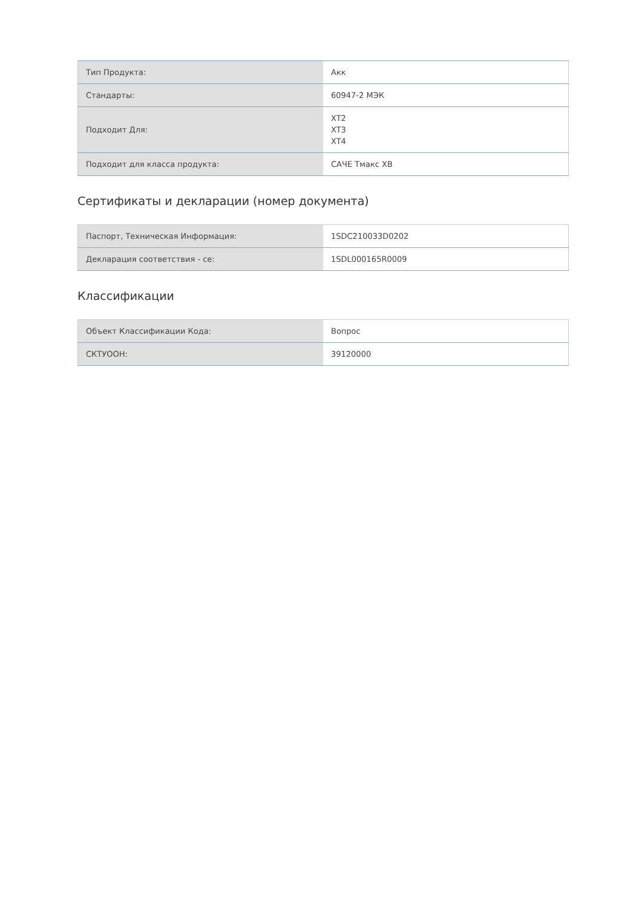| Тип Продукта: | Акк |
| Стандарты: | 60947-2 МЭК |
| Подходит Для: | XT2 XT3 XT4 |
| Подходит для класса продукта: | САЧЕ Тмакс ХВ |
Сертификаты и декларации (номер документа)
| Паспорт, Техническая Информация: | 1SDC210033D0202 |
| Декларация соответствия - се: | 1SDL000165R0009 |
Классификации
| Объект Классификации Кода: | Вопрос |
| СКТУООН: | 39120000 |